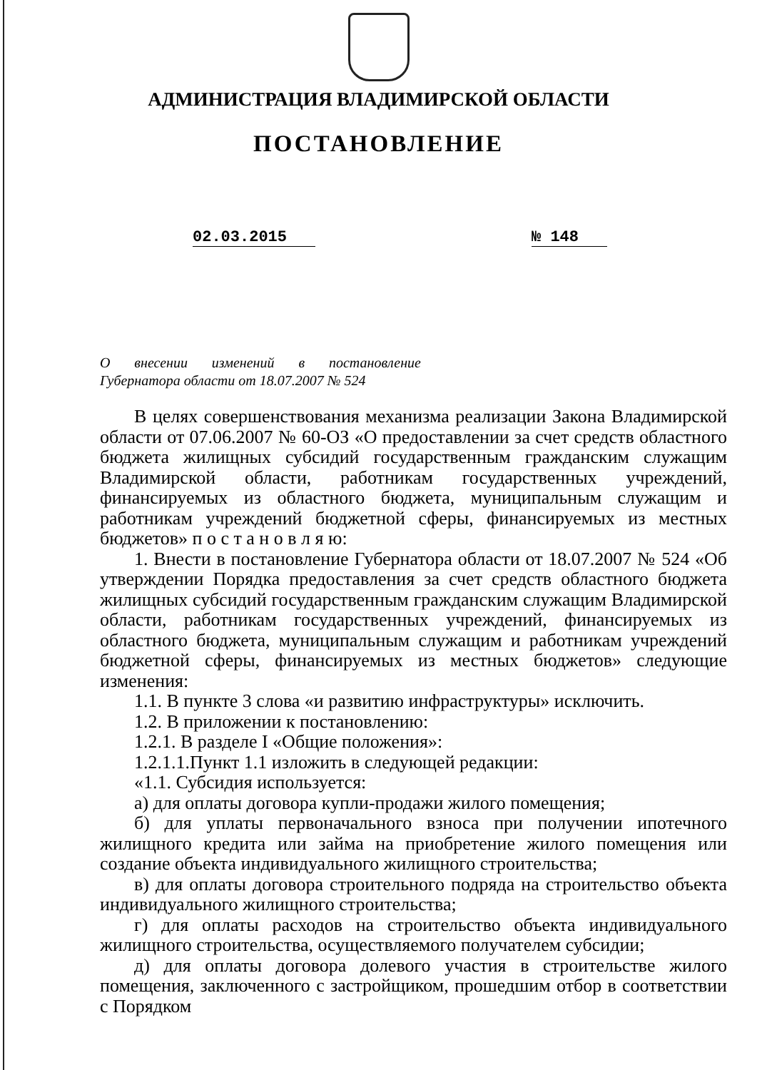АДМИНИСТРАЦИЯ ВЛАДИМИРСКОЙ ОБЛАСТИ
ПОСТАНОВЛЕНИЕ
02.03.2015 № 148
О внесении изменений в постановление Губернатора области от 18.07.2007 № 524
В целях совершенствования механизма реализации Закона Владимирской области от 07.06.2007 № 60-ОЗ «О предоставлении за счет средств областного бюджета жилищных субсидий государственным гражданским служащим Владимирской области, работникам государственных учреждений, финансируемых из областного бюджета, муниципальным служащим и работникам учреждений бюджетной сферы, финансируемых из местных бюджетов» п о с т а н о в л я ю:
1. Внести в постановление Губернатора области от 18.07.2007 № 524 «Об утверждении Порядка предоставления за счет средств областного бюджета жилищных субсидий государственным гражданским служащим Владимирской области, работникам государственных учреждений, финансируемых из областного бюджета, муниципальным служащим и работникам учреждений бюджетной сферы, финансируемых из местных бюджетов» следующие изменения:
1.1. В пункте 3 слова «и развитию инфраструктуры» исключить.
1.2. В приложении к постановлению:
1.2.1. В разделе I «Общие положения»:
1.2.1.1.Пункт 1.1 изложить в следующей редакции:
«1.1. Субсидия используется:
а) для оплаты договора купли-продажи жилого помещения;
б) для уплаты первоначального взноса при получении ипотечного жилищного кредита или займа на приобретение жилого помещения или создание объекта индивидуального жилищного строительства;
в) для оплаты договора строительного подряда на строительство объекта индивидуального жилищного строительства;
г) для оплаты расходов на строительство объекта индивидуального жилищного строительства, осуществляемого получателем субсидии;
д) для оплаты договора долевого участия в строительстве жилого помещения, заключенного с застройщиком, прошедшим отбор в соответствии с Порядком